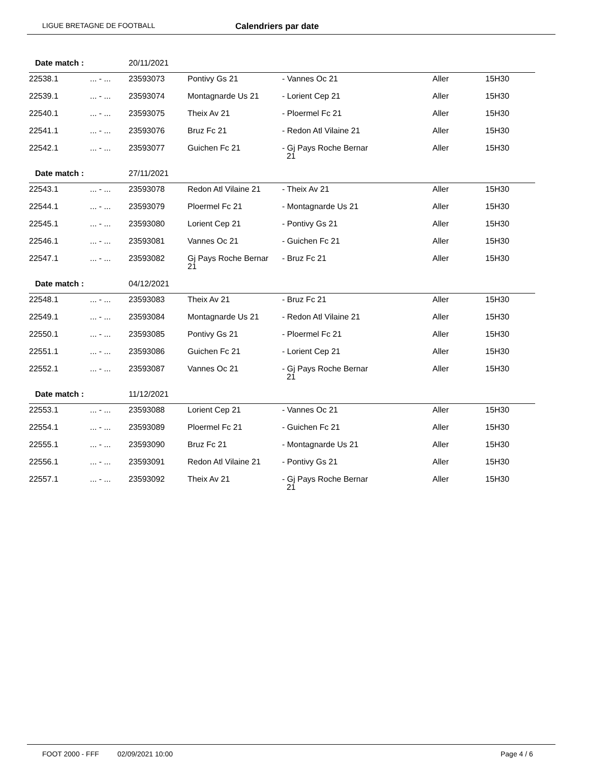LIGUE BRETAGNE DE FOOTBALL Calendriers par date
| Date match : | | 20/11/2021 | | | | |
| 22538.1 | ... - ... | 23593073 | Pontivy Gs 21 | - Vannes Oc 21 | Aller | 15H30 |
| 22539.1 | ... - ... | 23593074 | Montagnarde Us 21 | - Lorient Cep 21 | Aller | 15H30 |
| 22540.1 | ... - ... | 23593075 | Theix Av 21 | - Ploermel Fc 21 | Aller | 15H30 |
| 22541.1 | ... - ... | 23593076 | Bruz Fc 21 | - Redon Atl Vilaine 21 | Aller | 15H30 |
| 22542.1 | ... - ... | 23593077 | Guichen Fc 21 | - Gj Pays Roche Bernar 21 | Aller | 15H30 |
| Date match : | | 27/11/2021 | | | | |
| 22543.1 | ... - ... | 23593078 | Redon Atl Vilaine 21 | - Theix Av 21 | Aller | 15H30 |
| 22544.1 | ... - ... | 23593079 | Ploermel Fc 21 | - Montagnarde Us 21 | Aller | 15H30 |
| 22545.1 | ... - ... | 23593080 | Lorient Cep 21 | - Pontivy Gs 21 | Aller | 15H30 |
| 22546.1 | ... - ... | 23593081 | Vannes Oc 21 | - Guichen Fc 21 | Aller | 15H30 |
| 22547.1 | ... - ... | 23593082 | Gj Pays Roche Bernar 21 | - Bruz Fc 21 | Aller | 15H30 |
| Date match : | | 04/12/2021 | | | | |
| 22548.1 | ... - ... | 23593083 | Theix Av 21 | - Bruz Fc 21 | Aller | 15H30 |
| 22549.1 | ... - ... | 23593084 | Montagnarde Us 21 | - Redon Atl Vilaine 21 | Aller | 15H30 |
| 22550.1 | ... - ... | 23593085 | Pontivy Gs 21 | - Ploermel Fc 21 | Aller | 15H30 |
| 22551.1 | ... - ... | 23593086 | Guichen Fc 21 | - Lorient Cep 21 | Aller | 15H30 |
| 22552.1 | ... - ... | 23593087 | Vannes Oc 21 | - Gj Pays Roche Bernar 21 | Aller | 15H30 |
| Date match : | | 11/12/2021 | | | | |
| 22553.1 | ... - ... | 23593088 | Lorient Cep 21 | - Vannes Oc 21 | Aller | 15H30 |
| 22554.1 | ... - ... | 23593089 | Ploermel Fc 21 | - Guichen Fc 21 | Aller | 15H30 |
| 22555.1 | ... - ... | 23593090 | Bruz Fc 21 | - Montagnarde Us 21 | Aller | 15H30 |
| 22556.1 | ... - ... | 23593091 | Redon Atl Vilaine 21 | - Pontivy Gs 21 | Aller | 15H30 |
| 22557.1 | ... - ... | 23593092 | Theix Av 21 | - Gj Pays Roche Bernar 21 | Aller | 15H30 |
FOOT 2000 - FFF 02/09/2021 10:00 Page 4 / 6